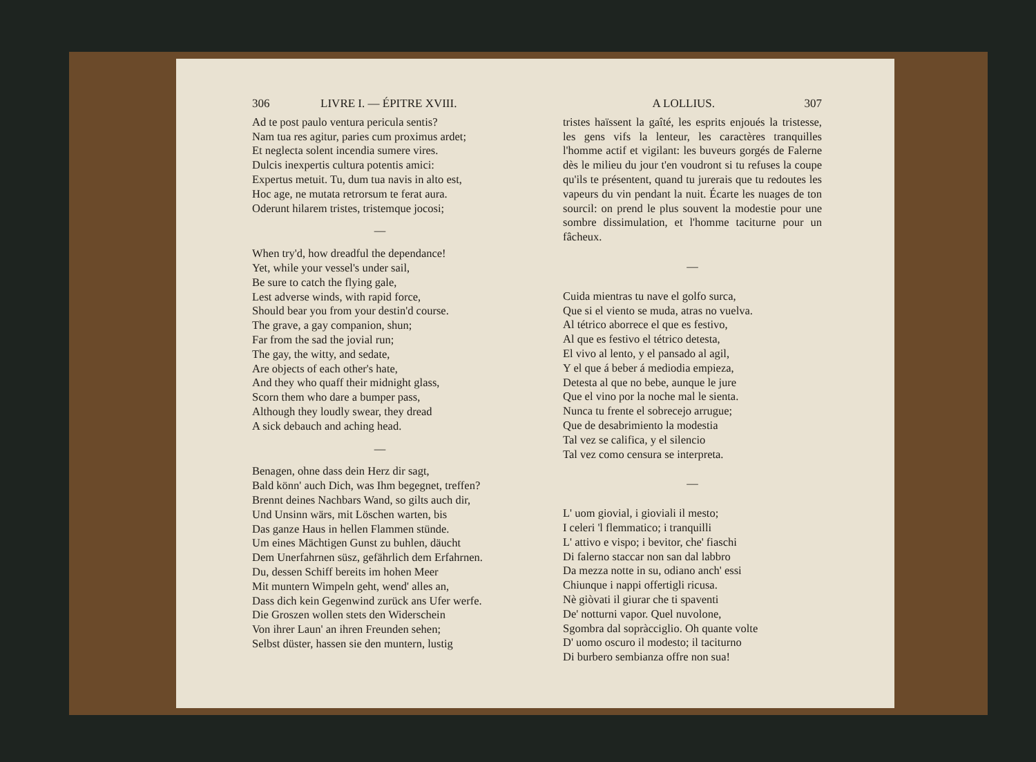306 LIVRE I. — ÉPITRE XVIII.
Ad te post paulo ventura pericula sentis?
Nam tua res agitur, paries cum proximus ardet;
Et neglecta solent incendia sumere vires.
Dulcis inexpertis cultura potentis amici:
Expertus metuit. Tu, dum tua navis in alto est,
Hoc age, ne mutata retrorsum te ferat aura.
Oderunt hilarem tristes, tristemque jocosi;
—
When try'd, how dreadful the dependance!
Yet, while your vessel's under sail,
Be sure to catch the flying gale,
Lest adverse winds, with rapid force,
Should bear you from your destin'd course.
The grave, a gay companion, shun;
Far from the sad the jovial run;
The gay, the witty, and sedate,
Are objects of each other's hate,
And they who quaff their midnight glass,
Scorn them who dare a bumper pass,
Although they loudly swear, they dread
A sick debauch and aching head.
—
Benagen, ohne dass dein Herz dir sagt,
Bald könn' auch Dich, was Ihm begegnet, treffen?
Brennt deines Nachbars Wand, so gilts auch dir,
Und Unsinn wärs, mit Löschen warten, bis
Das ganze Haus in hellen Flammen stünde.
Um eines Mächtigen Gunst zu buhlen, däucht
Dem Unerfahrnen süsz, gefährlich dem Erfahrnen.
Du, dessen Schiff bereits im hohen Meer
Mit muntern Wimpeln geht, wend' alles an,
Dass dich kein Gegenwind zurück ans Ufer werfe.
Die Groszen wollen stets den Widerschein
Von ihrer Laun' an ihren Freunden sehen;
Selbst düster, hassen sie den muntern, lustig
A LOLLIUS. 307
tristes haïssent la gaîté, les esprits enjoués la tristesse, les gens vifs la lenteur, les caractères tranquilles l'homme actif et vigilant: les buveurs gorgés de Falerne dès le milieu du jour t'en voudront si tu refuses la coupe qu'ils te présentent, quand tu jurerais que tu redoutes les vapeurs du vin pendant la nuit. Écarte les nuages de ton sourcil: on prend le plus souvent la modestie pour une sombre dissimulation, et l'homme taciturne pour un fâcheux.
—
Cuida mientras tu nave el golfo surca,
Que si el viento se muda, atras no vuelva.
Al tétrico aborrece el que es festivo,
Al que es festivo el tétrico detesta,
El vivo al lento, y el pansado al agil,
Y el que á beber á mediodia empieza,
Detesta al que no bebe, aunque le jure
Que el vino por la noche mal le sienta.
Nunca tu frente el sobrecejo arrugue;
Que de desabrimiento la modestia
Tal vez se califica, y el silencio
Tal vez como censura se interpreta.
—
L' uom giovial, i gioviali il mesto;
I celeri 'l flemmatico; i tranquilli
L' attivo e vispo; i bevitor, che' fiaschi
Di falerno staccar non san dal labbro
Da mezza notte in su, odiano anch' essi
Chiunque i nappi offertigli ricusa.
Nè giòvati il giurar che ti spaventi
De' notturni vapor. Quel nuvolone,
Sgombra dal sopràcciglio. Oh quante volte
D' uomo oscuro il modesto; il taciturno
Di burbero sembianza offre non sua!